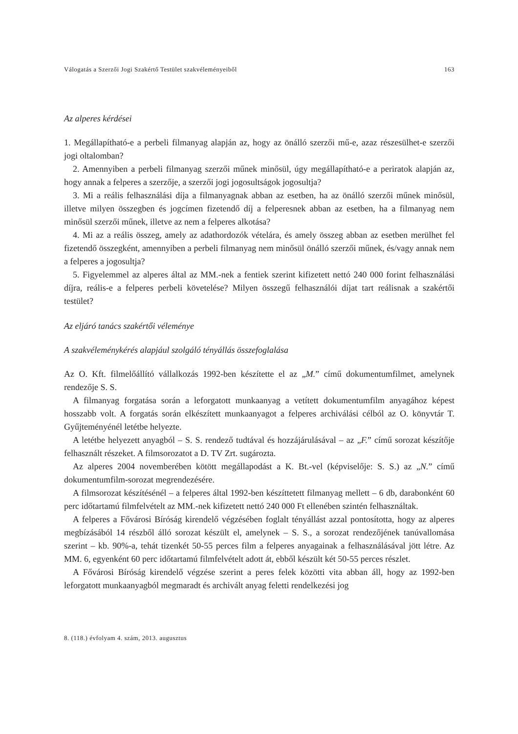Válogatás a Szerzői Jogi Szakértő Testület szakvéleményeiből 163
Az alperes kérdései
1. Megállapítható-e a perbeli filmanyag alapján az, hogy az önálló szerzői mű-e, azaz részesülhet-e szerzői jogi oltalomban?
2. Amennyiben a perbeli filmanyag szerzői műnek minősül, úgy megállapítható-e a periratok alapján az, hogy annak a felperes a szerzője, a szerzői jogi jogosultságok jogosultja?
3. Mi a reális felhasználási díja a filmanyagnak abban az esetben, ha az önálló szerzői műnek minősül, illetve milyen összegben és jogcímen fizetendő díj a felperesnek abban az esetben, ha a filmanyag nem minősül szerzői műnek, illetve az nem a felperes alkotása?
4. Mi az a reális összeg, amely az adathordozók vételára, és amely összeg abban az esetben merülhet fel fizetendő összegként, amennyiben a perbeli filmanyag nem minősül önálló szerzői műnek, és/vagy annak nem a felperes a jogosultja?
5. Figyelemmel az alperes által az MM.-nek a fentiek szerint kifizetett nettó 240 000 forint felhasználási díjra, reális-e a felperes perbeli követelése? Milyen összegű felhasználói díjat tart reálisnak a szakértői testület?
Az eljáró tanács szakértői véleménye
A szakvéleménykérés alapjául szolgáló tényállás összefoglalása
Az O. Kft. filmelőállító vállalkozás 1992-ben készítette el az „M.” című dokumentumfilmet, amelynek rendezője S. S.
A filmanyag forgatása során a leforgatott munkaanyag a vetített dokumentumfilm anyagához képest hosszabb volt. A forgatás során elkészített munkaanyagot a felperes archiválási célból az O. könyvtár T. Gyűjteményénél letétbe helyezte.
A letétbe helyezett anyagból – S. S. rendező tudtával és hozzájárulásával – az „F.” című sorozat készítője felhasznált részeket. A filmsorozatot a D. TV Zrt. sugározta.
Az alperes 2004 novemberében kötött megállapodást a K. Bt.-vel (képviselője: S. S.) az „N.” című dokumentumfilm-sorozat megrendezésére.
A filmsorozat készítésénél – a felperes által 1992-ben készíttetett filmanyag mellett – 6 db, darabonként 60 perc időtartamú filmfelvételt az MM.-nek kifizetett nettó 240 000 Ft ellenében szintén felhasználtak.
A felperes a Fővárosi Bíróság kirendelő végzésében foglalt tényállást azzal pontosította, hogy az alperes megbízásából 14 részből álló sorozat készült el, amelynek – S. S., a sorozat rendezőjének tanúvallomása szerint – kb. 90%-a, tehát tizenkét 50-55 perces film a felperes anyagainak a felhasználásával jött létre. Az MM. 6, egyenként 60 perc időtartamú filmfelvételt adott át, ebből készült két 50-55 perces részlet.
A Fővárosi Bíróság kirendelő végzése szerint a peres felek közötti vita abban áll, hogy az 1992-ben leforgatott munkaanyagból megmaradt és archivált anyag feletti rendelkezési jog
8. (118.) évfolyam 4. szám, 2013. augusztus